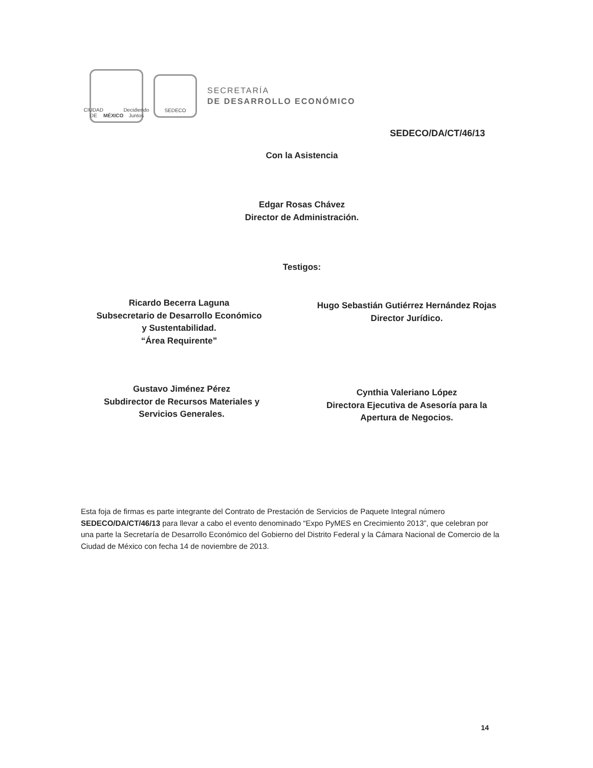CIUDAD DE MÉXICO
Decidiendo Juntos
SEDECO
SECRETARÍA
DE DESARROLLO ECONÓMICO
SEDECO/DA/CT/46/13
Con la Asistencia
Edgar Rosas Chávez
Director de Administración.
Testigos:
Ricardo Becerra Laguna
Subsecretario de Desarrollo Económico
y Sustentabilidad.
“Área Requirente”
Hugo Sebastián Gutiérrez Hernández Rojas
Director Jurídico.
Gustavo Jiménez Pérez
Subdirector de Recursos Materiales y
Servicios Generales.
Cynthia Valeriano López
Directora Ejecutiva de Asesoría para la
Apertura de Negocios.
Esta foja de firmas es parte integrante del Contrato de Prestación de Servicios de Paquete Integral número SEDECO/DA/CT/46/13 para llevar a cabo el evento denominado “Expo PyMES en Crecimiento 2013”, que celebran por una parte la Secretaría de Desarrollo Económico del Gobierno del Distrito Federal y la Cámara Nacional de Comercio de la Ciudad de México con fecha 14 de noviembre de 2013.
14